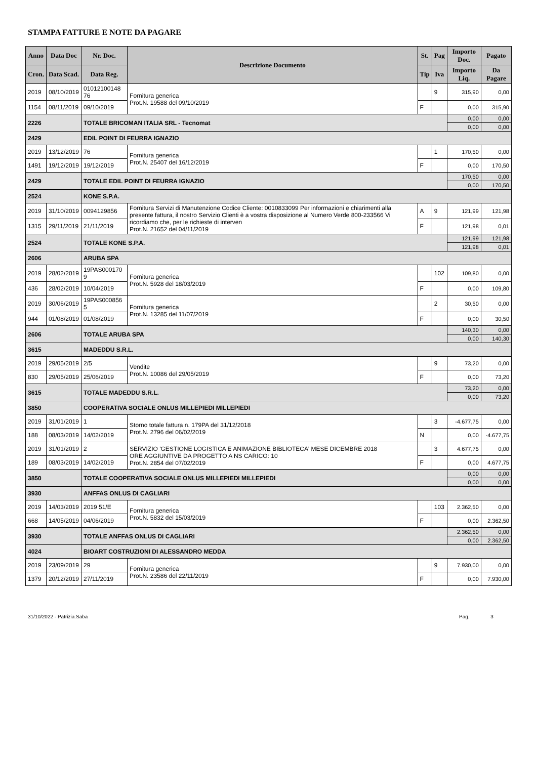STAMPA FATTURE E NOTE DA PAGARE
| Anno | Data Doc | Nr. Doc. | Descrizione Documento | St. | Pag | Importo Doc. | Pagato |
| --- | --- | --- | --- | --- | --- | --- | --- |
| Cron. | Data Scad. | Data Reg. | | Tip | Iva | Importo Liq. | Da Pagare |
| 2019 | 08/10/2019 | 01012100148 76 | Fornitura generica Prot.N. 19588 del 09/10/2019 | | 9 | 315,90 | 0,00 |
| 1154 | 08/11/2019 | 09/10/2019 | | F | | 0,00 | 315,90 |
| 2226 | | TOTALE BRICOMAN ITALIA SRL - Tecnomat | | | | 0,00 | 0,00 |
| | | | | | | 0,00 | 0,00 |
| 2429 | | EDIL POINT DI FEURRA IGNAZIO | | | | | |
| 2019 | 13/12/2019 | 76 | Fornitura generica Prot.N. 25407 del 16/12/2019 | | 1 | 170,50 | 0,00 |
| 1491 | 19/12/2019 | 19/12/2019 | | F | | 0,00 | 170,50 |
| 2429 | | TOTALE EDIL POINT DI FEURRA IGNAZIO | | | | 170,50 | 0,00 |
| | | | | | | 0,00 | 170,50 |
| 2524 | | KONE S.P.A. | | | | | |
| 2019 | 31/10/2019 | 0094129856 | Fornitura Servizi di Manutenzione Codice Cliente: 0010833099 Per informazioni e chiarimenti alla presente fattura, il nostro Servizio Clienti è a vostra disposizione al Numero Verde 800-233566 Vi ricordiamo che, per le richieste di interven Prot.N. 21652 del 04/11/2019 | A | 9 | 121,99 | 121,98 |
| 1315 | 29/11/2019 | 21/11/2019 | | F | | 121,98 | 0,01 |
| 2524 | | TOTALE KONE S.P.A. | | | | 121,99 | 121,98 |
| | | | | | | 121,98 | 0,01 |
| 2606 | | ARUBA SPA | | | | | |
| 2019 | 28/02/2019 | 19PAS000170 9 | Fornitura generica Prot.N. 5928 del 18/03/2019 | | 102 | 109,80 | 0,00 |
| 436 | 28/02/2019 | 10/04/2019 | | F | | 0,00 | 109,80 |
| 2019 | 30/06/2019 | 19PAS000856 5 | Fornitura generica Prot.N. 13285 del 11/07/2019 | | 2 | 30,50 | 0,00 |
| 944 | 01/08/2019 | 01/08/2019 | | F | | 0,00 | 30,50 |
| 2606 | | TOTALE ARUBA SPA | | | | 140,30 | 0,00 |
| | | | | | | 0,00 | 140,30 |
| 3615 | | MADEDDU S.R.L. | | | | | |
| 2019 | 29/05/2019 | 2/5 | Vendite Prot.N. 10086 del 29/05/2019 | | 9 | 73,20 | 0,00 |
| 830 | 29/05/2019 | 25/06/2019 | | F | | 0,00 | 73,20 |
| 3615 | | TOTALE MADEDDU S.R.L. | | | | 73,20 | 0,00 |
| | | | | | | 0,00 | 73,20 |
| 3850 | | COOPERATIVA SOCIALE ONLUS MILLEPIEDI MILLEPIEDI | | | | | |
| 2019 | 31/01/2019 | 1 | Storno totale fattura n. 179PA del 31/12/2018 Prot.N. 2796 del 06/02/2019 | | 3 | -4.677,75 | 0,00 |
| 188 | 08/03/2019 | 14/02/2019 | | N | | 0,00 | -4.677,75 |
| 2019 | 31/01/2019 | 2 | SERVIZIO 'GESTIONE LOGISTICA E ANIMAZIONE BIBLIOTECA' MESE DICEMBRE 2018 ORE AGGIUNTIVE DA PROGETTO A NS CARICO: 10 Prot.N. 2854 del 07/02/2019 | | 3 | 4.677,75 | 0,00 |
| 189 | 08/03/2019 | 14/02/2019 | | F | | 0,00 | 4.677,75 |
| 3850 | | TOTALE COOPERATIVA SOCIALE ONLUS MILLEPIEDI MILLEPIEDI | | | | 0,00 | 0,00 |
| | | | | | | 0,00 | 0,00 |
| 3930 | | ANFFAS ONLUS DI CAGLIARI | | | | | |
| 2019 | 14/03/2019 | 2019 51/E | Fornitura generica Prot.N. 5832 del 15/03/2019 | | 103 | 2.362,50 | 0,00 |
| 668 | 14/05/2019 | 04/06/2019 | | F | | 0,00 | 2.362,50 |
| 3930 | | TOTALE ANFFAS ONLUS DI CAGLIARI | | | | 2.362,50 | 0,00 |
| | | | | | | 0,00 | 2.362,50 |
| 4024 | | BIOART COSTRUZIONI DI ALESSANDRO MEDDA | | | | | |
| 2019 | 23/09/2019 | 29 | Fornitura generica Prot.N. 23586 del 22/11/2019 | | 9 | 7.930,00 | 0,00 |
| 1379 | 20/12/2019 | 27/11/2019 | | F | | 0,00 | 7.930,00 |
31/10/2022 - Patrizia.Saba Pag. 3